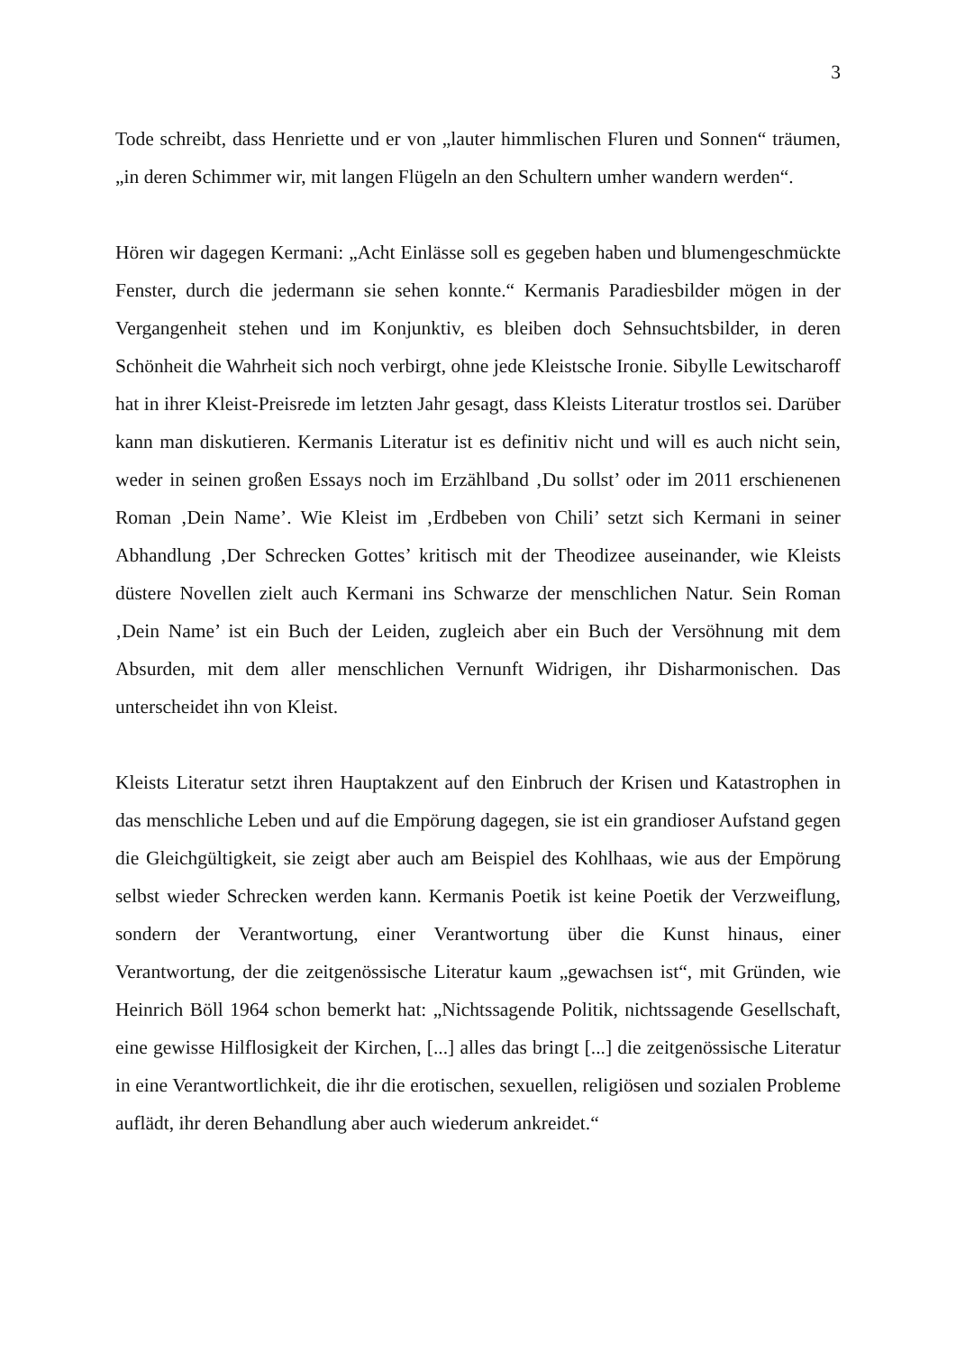3
Tode schreibt, dass Henriette und er von „lauter himmlischen Fluren und Sonnen“ träumen, „in deren Schimmer wir, mit langen Flügeln an den Schultern umher wandern werden“.
Hören wir dagegen Kermani: „Acht Einlässe soll es gegeben haben und blumengeschmückte Fenster, durch die jedermann sie sehen konnte.“ Kermanis Paradiesbilder mögen in der Vergangenheit stehen und im Konjunktiv, es bleiben doch Sehnsuchtsbilder, in deren Schönheit die Wahrheit sich noch verbirgt, ohne jede Kleistsche Ironie. Sibylle Lewitscharoff hat in ihrer Kleist-Preisrede im letzten Jahr gesagt, dass Kleists Literatur trostlos sei. Darüber kann man diskutieren. Kermanis Literatur ist es definitiv nicht und will es auch nicht sein, weder in seinen großen Essays noch im Erzählband ‚Du sollst’ oder im 2011 erschienenen Roman ‚Dein Name’. Wie Kleist im ‚Erdbeben von Chili’ setzt sich Kermani in seiner Abhandlung ‚Der Schrecken Gottes’ kritisch mit der Theodizee auseinander, wie Kleists düstere Novellen zielt auch Kermani ins Schwarze der menschlichen Natur. Sein Roman ‚Dein Name’ ist ein Buch der Leiden, zugleich aber ein Buch der Versöhnung mit dem Absurden, mit dem aller menschlichen Vernunft Widrigen, ihr Disharmonischen. Das unterscheidet ihn von Kleist.
Kleists Literatur setzt ihren Hauptakzent auf den Einbruch der Krisen und Katastrophen in das menschliche Leben und auf die Empörung dagegen, sie ist ein grandioser Aufstand gegen die Gleichgültigkeit, sie zeigt aber auch am Beispiel des Kohlhaas, wie aus der Empörung selbst wieder Schrecken werden kann. Kermanis Poetik ist keine Poetik der Verzweiflung, sondern der Verantwortung, einer Verantwortung über die Kunst hinaus, einer Verantwortung, der die zeitgenössische Literatur kaum „gewachsen ist“, mit Gründen, wie Heinrich Böll 1964 schon bemerkt hat: „Nichtssagende Politik, nichtssagende Gesellschaft, eine gewisse Hilflosigkeit der Kirchen, [...] alles das bringt [...] die zeitgenössische Literatur in eine Verantwortlichkeit, die ihr die erotischen, sexuellen, religiösen und sozialen Probleme auflädt, ihr deren Behandlung aber auch wiederum ankreidet.“